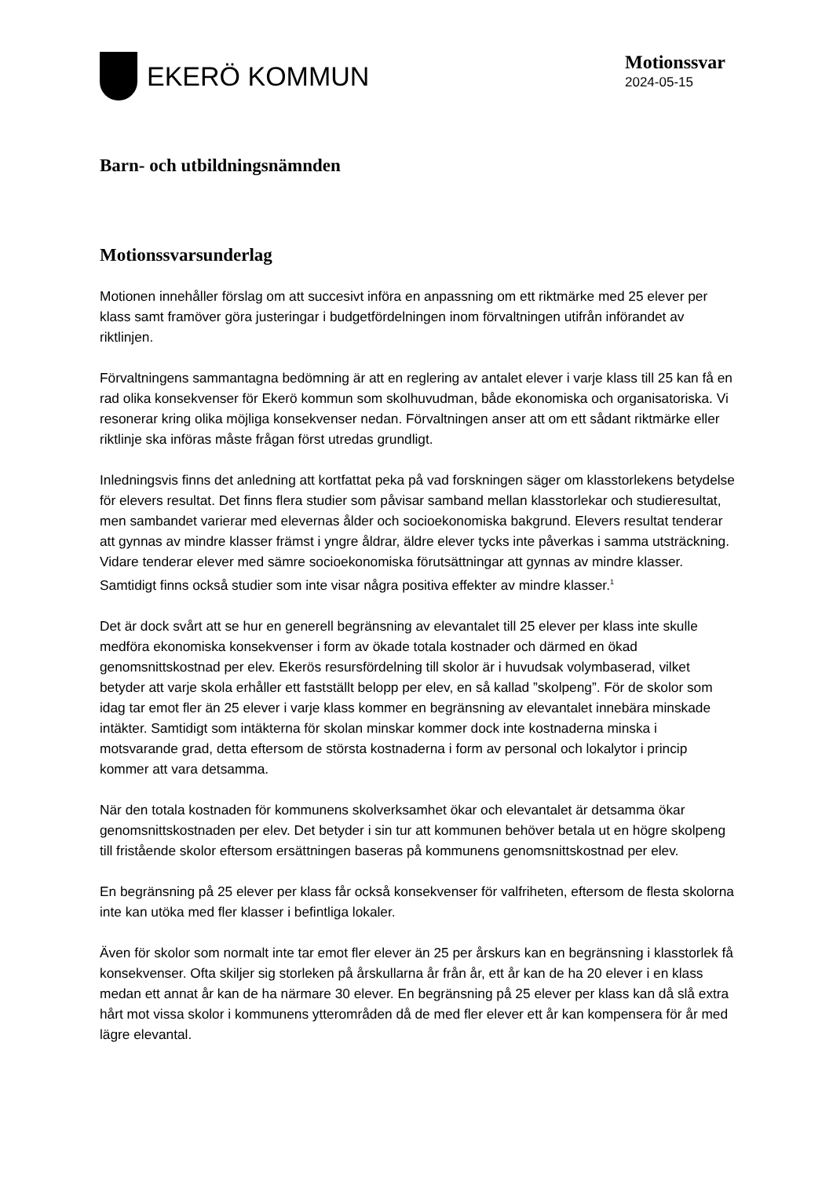EKERÖ KOMMUN
Motionssvar
2024-05-15
Barn- och utbildningsnämnden
Motionssvarsunderlag
Motionen innehåller förslag om att succesivt införa en anpassning om ett riktmärke med 25 elever per klass samt framöver göra justeringar i budgetfördelningen inom förvaltningen utifrån införandet av riktlinjen.
Förvaltningens sammantagna bedömning är att en reglering av antalet elever i varje klass till 25 kan få en rad olika konsekvenser för Ekerö kommun som skolhuvudman, både ekonomiska och organisatoriska. Vi resonerar kring olika möjliga konsekvenser nedan. Förvaltningen anser att om ett sådant riktmärke eller riktlinje ska införas måste frågan först utredas grundligt.
Inledningsvis finns det anledning att kortfattat peka på vad forskningen säger om klasstorlekens betydelse för elevers resultat. Det finns flera studier som påvisar samband mellan klasstorlekar och studieresultat, men sambandet varierar med elevernas ålder och socioekonomiska bakgrund. Elevers resultat tenderar att gynnas av mindre klasser främst i yngre åldrar, äldre elever tycks inte påverkas i samma utsträckning. Vidare tenderar elever med sämre socioekonomiska förutsättningar att gynnas av mindre klasser. Samtidigt finns också studier som inte visar några positiva effekter av mindre klasser.<sup>1</sup>
Det är dock svårt att se hur en generell begränsning av elevantalet till 25 elever per klass inte skulle medföra ekonomiska konsekvenser i form av ökade totala kostnader och därmed en ökad genomsnittskostnad per elev. Ekerös resursfördelning till skolor är i huvudsak volymbaserad, vilket betyder att varje skola erhåller ett fastställt belopp per elev, en så kallad ”skolpeng”. För de skolor som idag tar emot fler än 25 elever i varje klass kommer en begränsning av elevantalet innebära minskade intäkter. Samtidigt som intäkterna för skolan minskar kommer dock inte kostnaderna minska i motsvarande grad, detta eftersom de största kostnaderna i form av personal och lokalytor i princip kommer att vara detsamma.
När den totala kostnaden för kommunens skolverksamhet ökar och elevantalet är detsamma ökar genomsnittskostnaden per elev. Det betyder i sin tur att kommunen behöver betala ut en högre skolpeng till fristående skolor eftersom ersättningen baseras på kommunens genomsnittskostnad per elev.
En begränsning på 25 elever per klass får också konsekvenser för valfriheten, eftersom de flesta skolorna inte kan utöka med fler klasser i befintliga lokaler.
Även för skolor som normalt inte tar emot fler elever än 25 per årskurs kan en begränsning i klasstorlek få konsekvenser. Ofta skiljer sig storleken på årskullarna år från år, ett år kan de ha 20 elever i en klass medan ett annat år kan de ha närmare 30 elever. En begränsning på 25 elever per klass kan då slå extra hårt mot vissa skolor i kommunens ytterområden då de med fler elever ett år kan kompensera för år med lägre elevantal.